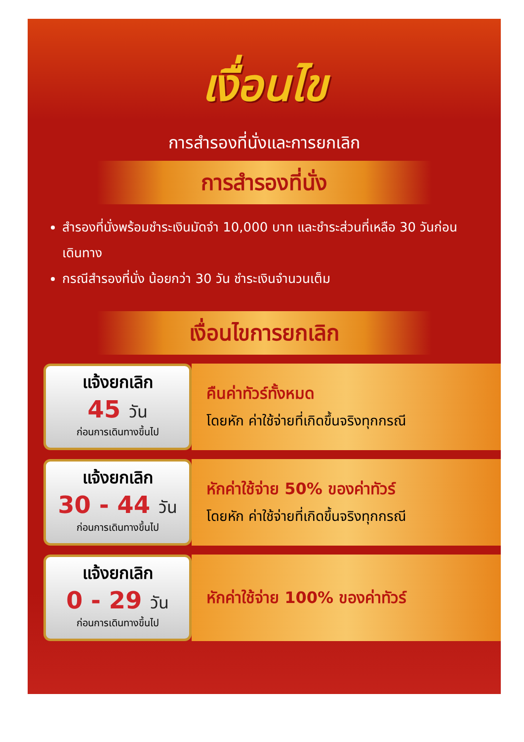เงื่อนไข
การสำรองที่นั่งและการยกเลิก
การสำรองที่นั่ง
สำรองที่นั่งพร้อมชำระเงินมัดจำ 10,000 บาท และชำระส่วนที่เหลือ 30 วันก่อนเดินทาง
กรณีสำรองที่นั่ง น้อยกว่า 30 วัน ชำระเงินจำนวนเต็ม
เงื่อนไขการยกเลิก
แจ้งยกเลิก
45 วัน
ก่อนการเดินทางขึ้นไป
คืนค่าทัวร์ทั้งหมด
โดยหัก ค่าใช้จ่ายที่เกิดขึ้นจริงทุกกรณี
แจ้งยกเลิก
30 - 44 วัน
ก่อนการเดินทางขึ้นไป
หักค่าใช้จ่าย 50% ของค่าทัวร์
โดยหัก ค่าใช้จ่ายที่เกิดขึ้นจริงทุกกรณี
แจ้งยกเลิก
0 - 29 วัน
ก่อนการเดินทางขึ้นไป
หักค่าใช้จ่าย 100% ของค่าทัวร์